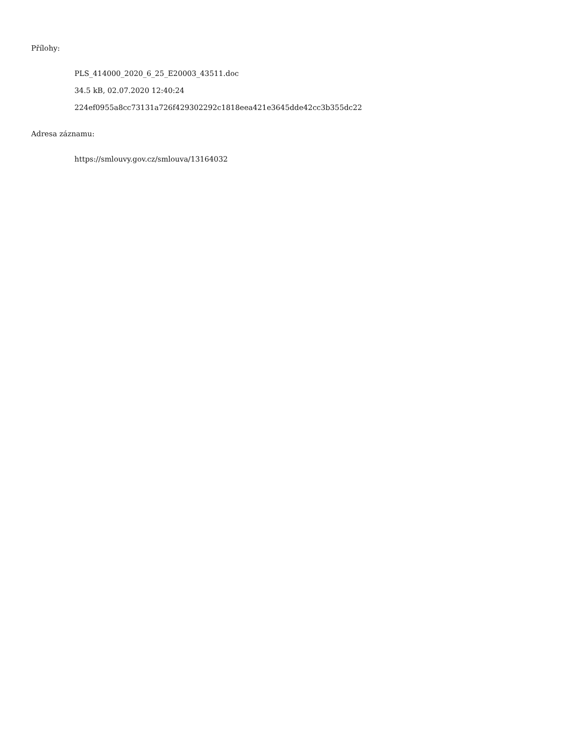Přílohy:
PLS_414000_2020_6_25_E20003_43511.doc
34.5 kB, 02.07.2020 12:40:24
224ef0955a8cc73131a726f429302292c1818eea421e3645dde42cc3b355dc22
Adresa záznamu:
https://smlouvy.gov.cz/smlouva/13164032